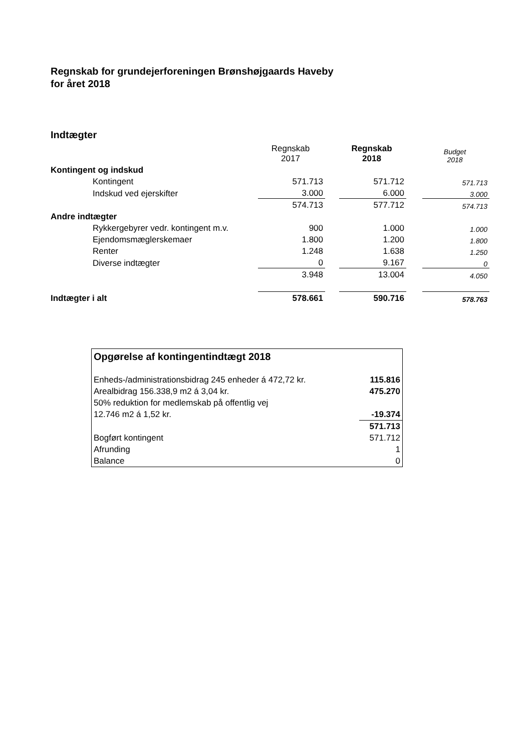Regnskab for grundejerforeningen Brønshøjgaards Haveby
for året 2018
Indtægter
| | Regnskab 2017 | | Regnskab 2018 | | Budget 2018 |
| Kontingent og indskud | | | | | |
| Kontingent | 571.713 | | 571.712 | | 571.713 |
| Indskud ved ejerskifter | 3.000 | | 6.000 | | 3.000 |
| | 574.713 | | 577.712 | | 574.713 |
| Andre indtægter | | | | | |
| Rykkergebyrer vedr. kontingent m.v. | 900 | | 1.000 | | 1.000 |
| Ejendomsmæglerskemaer | 1.800 | | 1.200 | | 1.800 |
| Renter | 1.248 | | 1.638 | | 1.250 |
| Diverse indtægter | 0 | | 9.167 | | 0 |
| | 3.948 | | 13.004 | | 4.050 |
| Indtægter i alt | 578.661 | | 590.716 | | 578.763 |
| Opgørelse af kontingentindtægt 2018 | |
| Enheds-/administrationsbidrag 245 enheder á 472,72 kr. | 115.816 |
| Arealbidrag 156.338,9 m2 á 3,04 kr. | 475.270 |
| 50% reduktion for medlemskab på offentlig vej | |
| 12.746 m2 á 1,52 kr. | -19.374 |
| | 571.713 |
| Bogført kontingent | 571.712 |
| Afrunding | 1 |
| Balance | 0 |